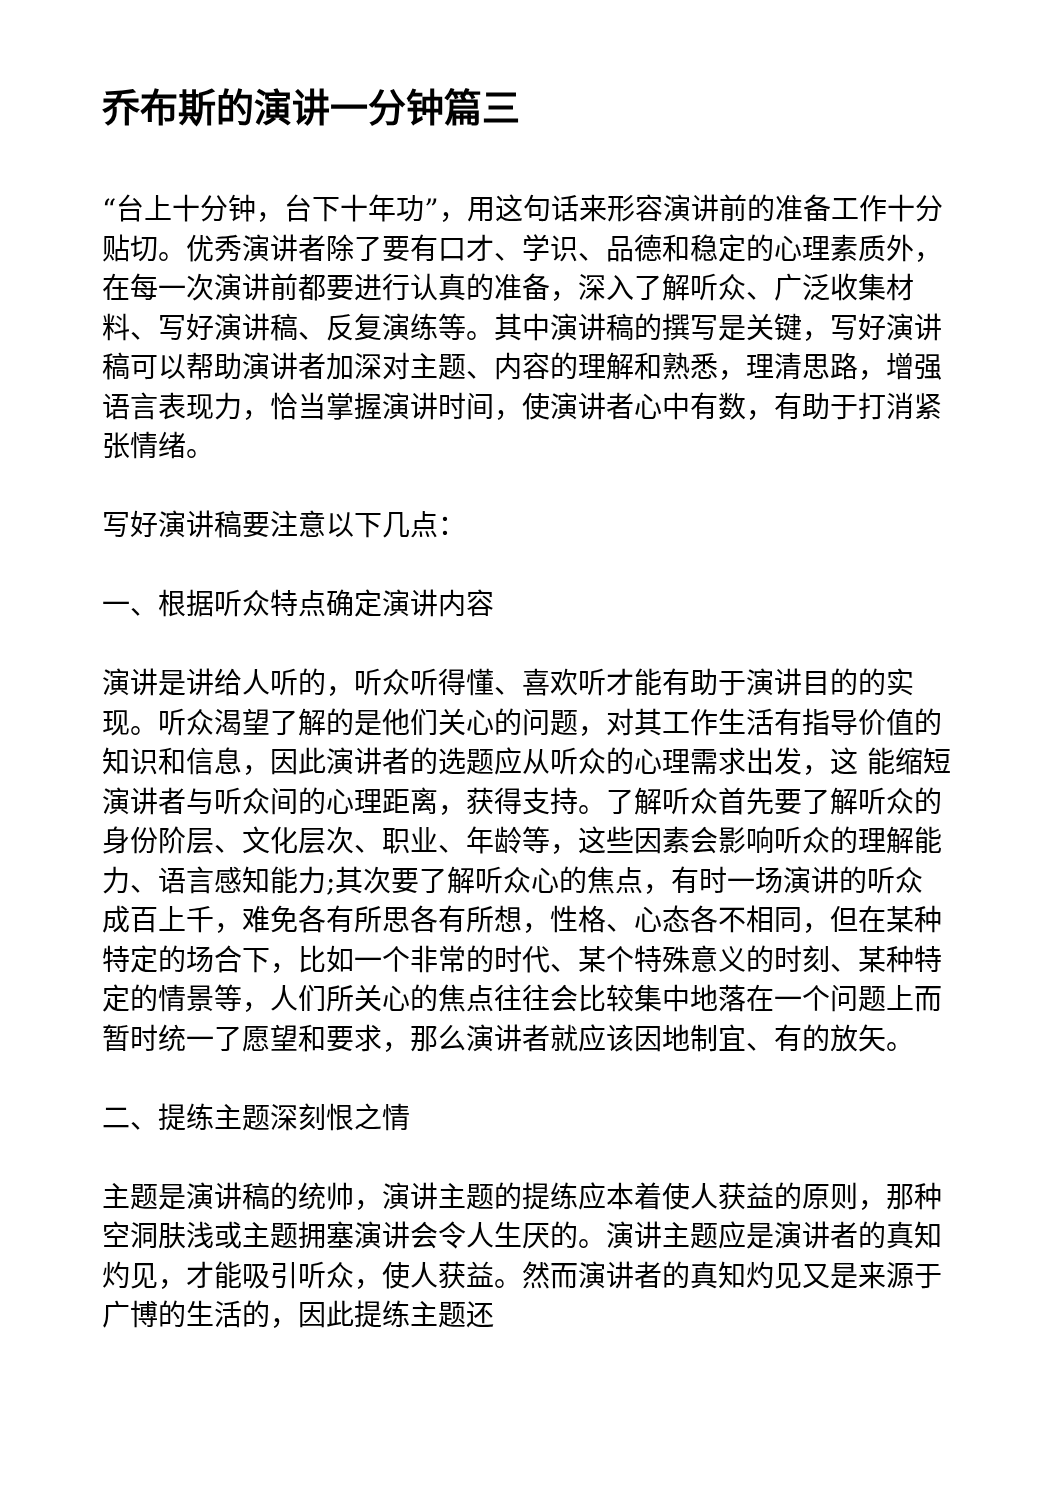乔布斯的演讲一分钟篇三
“台上十分钟，台下十年功”，用这句话来形容演讲前的准备工作十分贴切。优秀演讲者除了要有口才、学识、品德和稳定的心理素质外，在每一次演讲前都要进行认真的准备，深入了解听众、广泛收集材料、写好演讲稿、反复演练等。其中演讲稿的撰写是关键，写好演讲稿可以帮助演讲者加深对主题、内容的理解和熟悉，理清思路，增强语言表现力，恰当掌握演讲时间，使演讲者心中有数，有助于打消紧张情绪。
写好演讲稿要注意以下几点：
一、根据听众特点确定演讲内容
演讲是讲给人听的，听众听得懂、喜欢听才能有助于演讲目的的实现。听众渴望了解的是他们关心的问题，对其工作生活有指导价值的知识和信息，因此演讲者的选题应从听众的心理需求出发，这 能缩短演讲者与听众间的心理距离，获得支持。了解听众首先要了解听众的身份阶层、文化层次、职业、年龄等，这些因素会影响听众的理解能力、语言感知能力;其次要了解听众心的焦点，有时一场演讲的听众成百上千，难免各有所思各有所想，性格、心态各不相同，但在某种特定的场合下，比如一个非常的时代、某个特殊意义的时刻、某种特定的情景等，人们所关心的焦点往往会比较集中地落在一个问题上而暂时统一了愿望和要求，那么演讲者就应该因地制宜、有的放矢。
二、提练主题深刻恨之情
主题是演讲稿的统帅，演讲主题的提练应本着使人获益的原则，那种空洞肤浅或主题拥塞演讲会令人生厌的。演讲主题应是演讲者的真知灼见，才能吸引听众，使人获益。然而演讲者的真知灼见又是来源于广博的生活的，因此提练主题还